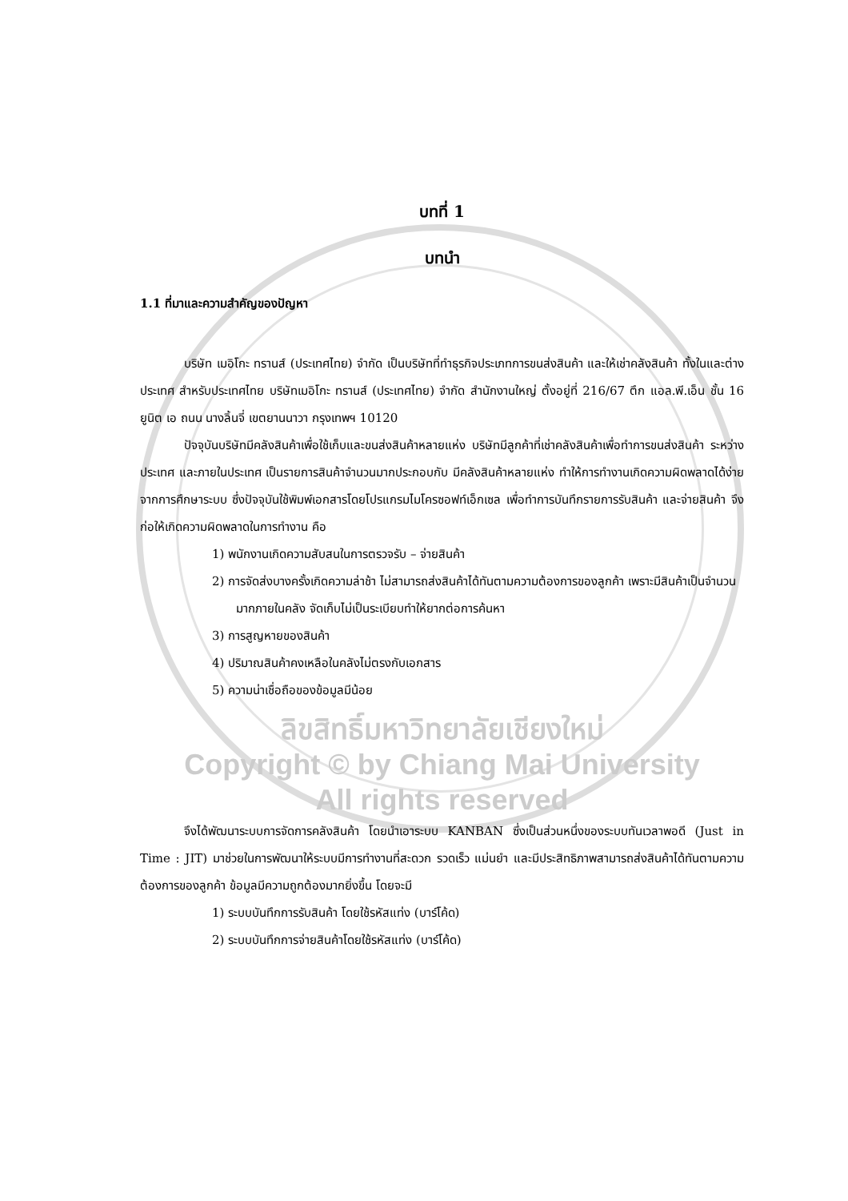บทที่ 1
บทนำ
1.1 ที่มาและความสำคัญของปัญหา
บริษัท เมอิโกะ ทรานส์ (ประเทศไทย) จำกัด เป็นบริษัทที่ทำธุรกิจประเภทการขนส่งสินค้า และให้เช่าคลังสินค้า ทั้งในและต่างประเทศ สำหรับประเทศไทย บริษัทเมอิโกะ ทรานส์ (ประเทศไทย) จำกัด สำนักงานใหญ่ ตั้งอยู่ที่ 216/67 ตึก แอล.พี.เอ็น ชั้น 16 ยูนิต เอ ถนน นางลิ้นจี่ เขตยานนาวา กรุงเทพฯ 10120
ปัจจุบันบริษัทมีคลังสินค้าเพื่อใช้เก็บและขนส่งสินค้าหลายแห่ง บริษัทมีลูกค้าที่เช่าคลังสินค้าเพื่อทำการขนส่งสินค้า ระหว่างประเทศ และภายในประเทศ เป็นรายการสินค้าจำนวนมากประกอบกับ มีคลังสินค้าหลายแห่ง ทำให้การทำงานเกิดความผิดพลาดได้ง่าย จากการศึกษาระบบ ซึ่งปัจจุบันใช้พิมพ์เอกสารโดยโปรแกรมไมโครซอฟท์เอ็กเซล เพื่อทำการบันทึกรายการรับสินค้า และจ่ายสินค้า จึงก่อให้เกิดความผิดพลาดในการทำงาน คือ
1) พนักงานเกิดความสับสนในการตรวจรับ – จ่ายสินค้า
2) การจัดส่งบางครั้งเกิดความล่าช้า ไม่สามารถส่งสินค้าได้ทันตามความต้องการของลูกค้า เพราะมีสินค้าเป็นจำนวนมากภายในคลัง จัดเก็บไม่เป็นระเบียบทำให้ยากต่อการค้นหา
3) การสูญหายของสินค้า
4) ปริมาณสินค้าคงเหลือในคลังไม่ตรงกับเอกสาร
5) ความน่าเชื่อถือของข้อมูลมีน้อย
ลิขสิทธิ์มหาวิทยาลัยเชียงใหม่
Copyright © by Chiang Mai University
All rights reserved
จึงได้พัฒนาระบบการจัดการคลังสินค้า โดยนำเอาระบบ KANBAN ซึ่งเป็นส่วนหนึ่งของระบบทันเวลาพอดี (Just in Time : JIT) มาช่วยในการพัฒนาให้ระบบมีการทำงานที่สะดวก รวดเร็ว แม่นยำ และมีประสิทธิภาพสามารถส่งสินค้าได้ทันตามความต้องการของลูกค้า ข้อมูลมีความถูกต้องมากยิ่งขึ้น โดยจะมี
1) ระบบบันทึกการรับสินค้า โดยใช้รหัสแท่ง (บาร์โค้ด)
2) ระบบบันทึกการจ่ายสินค้าโดยใช้รหัสแท่ง (บาร์โค้ด)